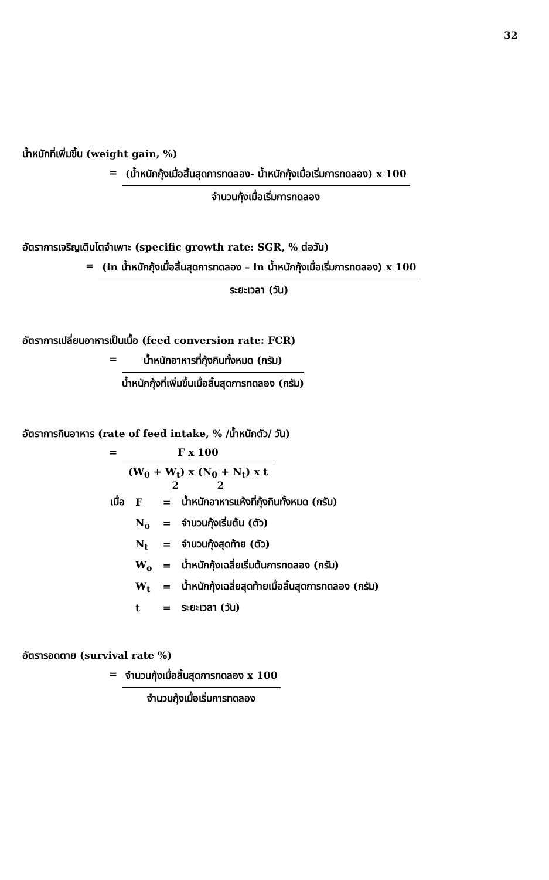32
น้ำหนักที่เพิ่มขึ้น (weight gain, %)
= (น้ำหนักกุ้งเมื่อสิ้นสุดการทดลอง- น้ำหนักกุ้งเมื่อเริ่มการทดลอง) x 100
จำนวนกุ้งเมื่อเริ่มการทดลอง
อัตราการเจริญเติบโตจำเพาะ (specific growth rate: SGR, % ต่อวัน)
= (ln น้ำหนักกุ้งเมื่อสิ้นสุดการทดลอง – ln น้ำหนักกุ้งเมื่อเริ่มการทดลอง) x 100
ระยะเวลา (วัน)
อัตราการเปลี่ยนอาหารเป็นเนื้อ (feed conversion rate: FCR)
= น้ำหนักอาหารที่กุ้งกินทั้งหมด (กรัม)
น้ำหนักกุ้งที่เพิ่มขึ้นเมื่อสิ้นสุดการทดลอง (กรัม)
อัตราการกินอาหาร (rate of feed intake, % /น้ำหนักตัว/ วัน)
= F x 100
(W<sub>0</sub> + W<sub>t</sub>) x (N<sub>0</sub> + N<sub>t</sub>) x t
2 2
| เมื่อ | F | = | น้ำหนักอาหารแห้งที่กุ้งกินทั้งหมด (กรัม) |
| | N<sub>o</sub> | = | จำนวนกุ้งเริ่มต้น (ตัว) |
| | N<sub>t</sub> | = | จำนวนกุ้งสุดท้าย (ตัว) |
| | W<sub>o</sub> | = | น้ำหนักกุ้งเฉลี่ยเริ่มต้นการทดลอง (กรัม) |
| | W<sub>t</sub> | = | น้ำหนักกุ้งเฉลี่ยสุดท้ายเมื่อสิ้นสุดการทดลอง (กรัม) |
| | t | = | ระยะเวลา (วัน) |
อัตรารอดตาย (survival rate %)
= จำนวนกุ้งเมื่อสิ้นสุดการทดลอง x 100
จำนวนกุ้งเมื่อเริ่มการทดลอง